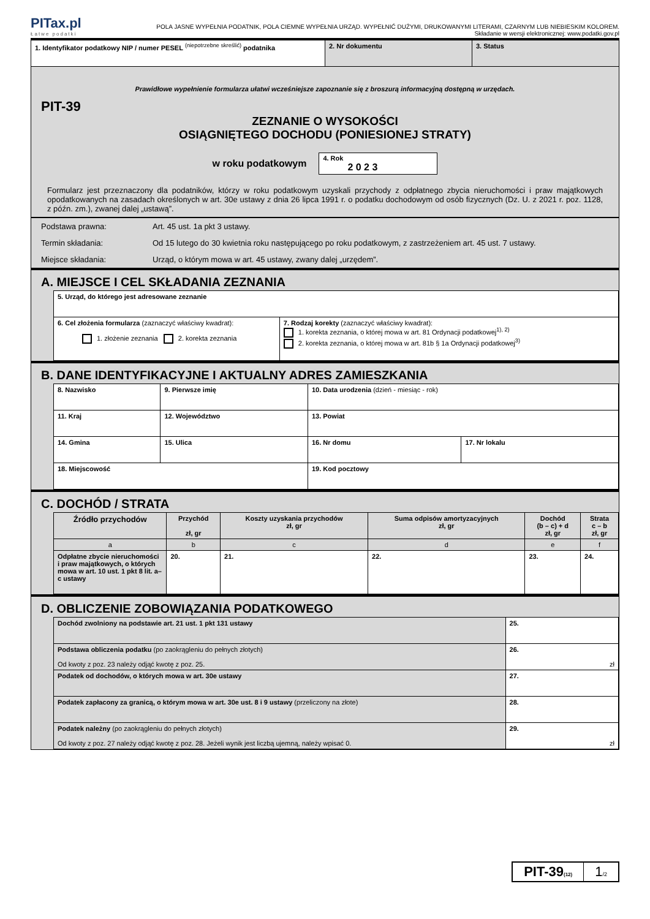PITax.pl
Łatwe podatki
POLA JASNE WYPEŁNIA PODATNIK, POLA CIEMNE WYPEŁNIA URZĄD. WYPEŁNIĆ DUŻYMI, DRUKOWANYMI LITERAMI, CZARNYM LUB NIEBIESKIM KOLOREM.
Składanie w wersji elektronicznej: www.podatki.gov.pl
| 1. Identyfikator podatkowy NIP / numer PESEL <sup>(niepotrzebne skreślić)</sup> podatnika | 2. Nr dokumentu | 3. Status |
Prawidłowe wypełnienie formularza ułatwi wcześniejsze zapoznanie się z broszurą informacyjną dostępną w urzędach.
PIT-39
ZEZNANIE O WYSOKOŚCI
OSIĄGNIĘTEGO DOCHODU (PONIESIONEJ STRATY)
w roku podatkowym 4. Rok
2 0 2 3
Formularz jest przeznaczony dla podatników, którzy w roku podatkowym uzyskali przychody z odpłatnego zbycia nieruchomości i praw majątkowych opodatkowanych na zasadach określonych w art. 30e ustawy z dnia 26 lipca 1991 r. o podatku dochodowym od osób fizycznych (Dz. U. z 2021 r. poz. 1128, z późn. zm.), zwanej dalej „ustawą”.
| Podstawa prawna: | Art. 45 ust. 1a pkt 3 ustawy. |
| Termin składania: | Od 15 lutego do 30 kwietnia roku następującego po roku podatkowym, z zastrzeżeniem art. 45 ust. 7 ustawy. |
| Miejsce składania: | Urząd, o którym mowa w art. 45 ustawy, zwany dalej „urzędem”. |
A. MIEJSCE I CEL SKŁADANIA ZEZNANIA
| 5. Urząd, do którego jest adresowane zeznanie | |
| 6. Cel złożenia formularza (zaznaczyć właściwy kwadrat): 1. złożenie zeznania 2. korekta zeznania | 7. Rodzaj korekty (zaznaczyć właściwy kwadrat): 1. korekta zeznania, o której mowa w art. 81 Ordynacji podatkowej<sup>1), 2)</sup> 2. korekta zeznania, o której mowa w art. 81b § 1a Ordynacji podatkowej<sup>3)</sup> |
B. DANE IDENTYFIKACYJNE I AKTUALNY ADRES ZAMIESZKANIA
| 8. Nazwisko | | 9. Pierwsze imię | 10. Data urodzenia (dzień - miesiąc - rok) | |
| 11. Kraj | 12. Województwo | | 13. Powiat | |
| 14. Gmina | | 15. Ulica | 16. Nr domu | 17. Nr lokalu |
| 18. Miejscowość | | | 19. Kod pocztowy | |
C. DOCHÓD / STRATA
| Źródło przychodów | Przychód zł, gr | Koszty uzyskania przychodów zł, gr | Suma odpisów amortyzacyjnych zł, gr | Dochód (b – c) + d zł, gr | Strata c – b zł, gr |
| --- | --- | --- | --- | --- | --- |
| a | b | c | d | e | f |
| Odpłatne zbycie nieruchomości i praw majątkowych, o których mowa w art. 10 ust. 1 pkt 8 lit. a–c ustawy | 20. | 21. | 22. | 23. | 24. |
D. OBLICZENIE ZOBOWIĄZANIA PODATKOWEGO
| Dochód zwolniony na podstawie art. 21 ust. 1 pkt 131 ustawy | 25. |
| Podstawa obliczenia podatku (po zaokrągleniu do pełnych złotych) Od kwoty z poz. 23 należy odjąć kwotę z poz. 25. | 26. zł |
| Podatek od dochodów, o których mowa w art. 30e ustawy | 27. |
| Podatek zapłacony za granicą, o którym mowa w art. 30e ust. 8 i 9 ustawy (przeliczony na złote) | 28. |
| Podatek należny (po zaokrągleniu do pełnych złotych) Od kwoty z poz. 27 należy odjąć kwotę z poz. 28. Jeżeli wynik jest liczbą ujemną, należy wpisać 0. | 29. zł |
PIT-39(12)
1/2